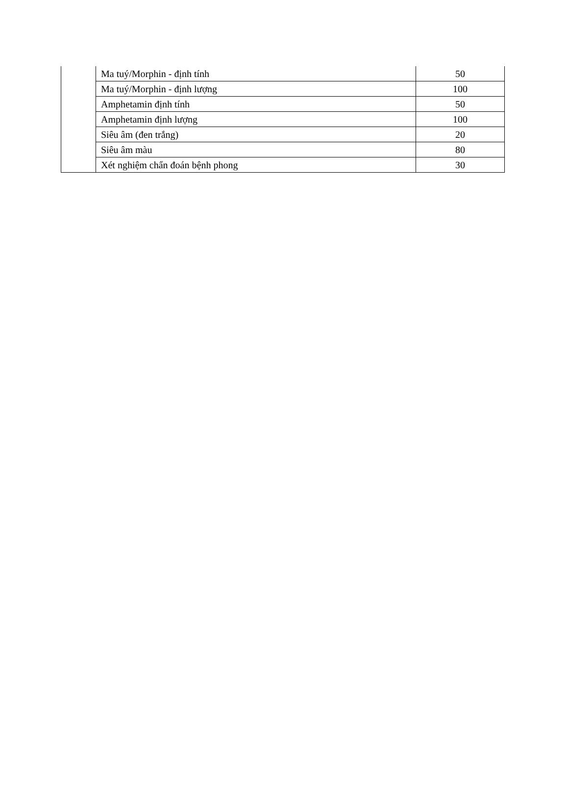| | Ma tuý/Morphin - định tính | 50 |
| | Ma tuý/Morphin - định lượng | 100 |
| | Amphetamin định tính | 50 |
| | Amphetamin định lượng | 100 |
| | Siêu âm (đen trắng) | 20 |
| | Siêu âm màu | 80 |
| | Xét nghiệm chẩn đoán bệnh phong | 30 |